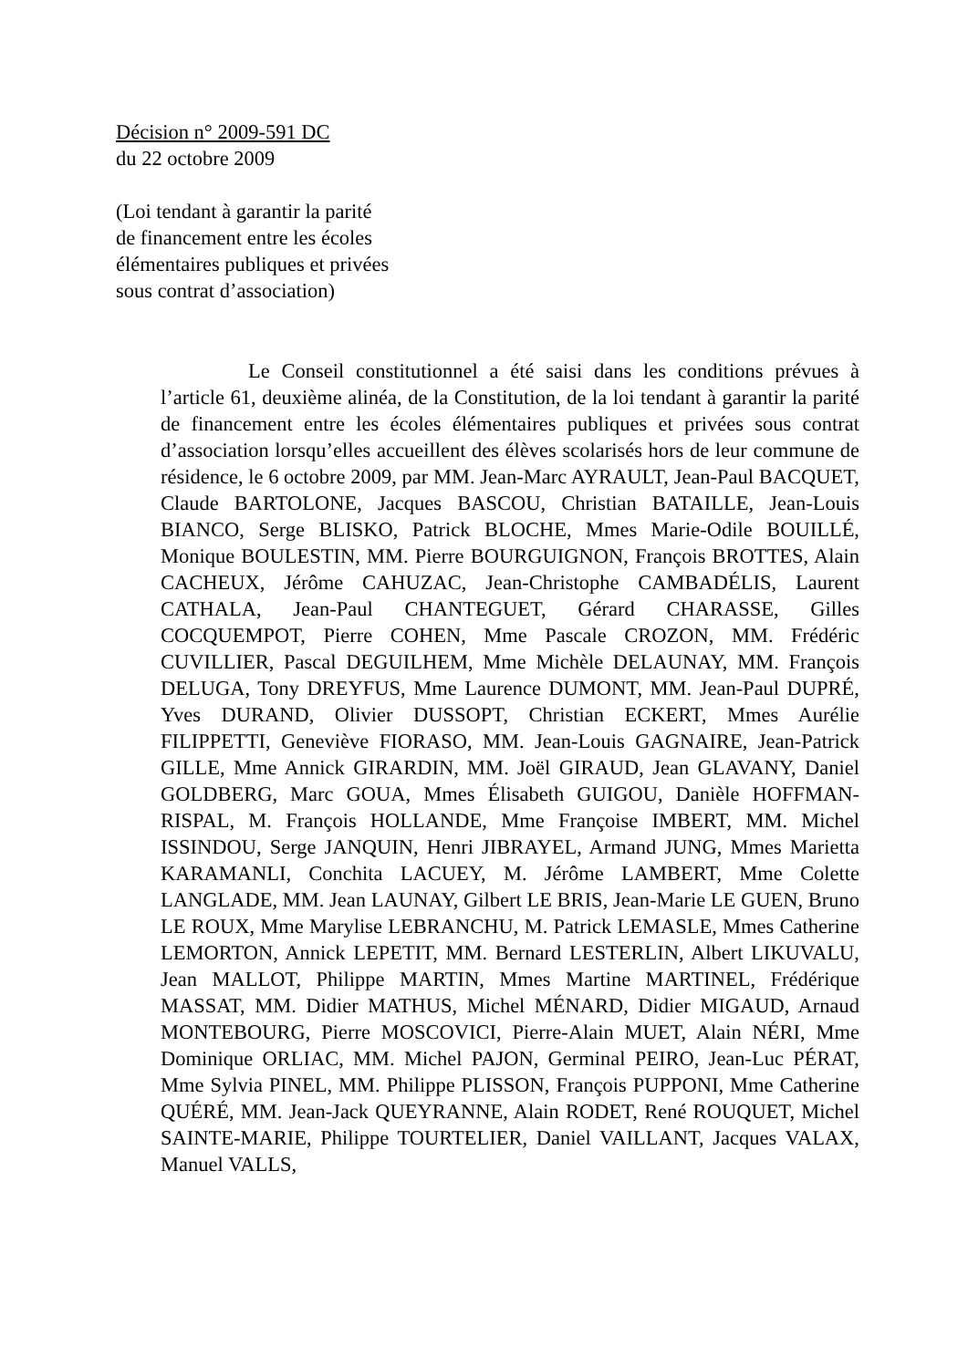Décision n° 2009-591 DC
du 22 octobre 2009
(Loi tendant à garantir la parité
de financement entre les écoles
élémentaires publiques et privées
sous contrat d’association)
Le Conseil constitutionnel a été saisi dans les conditions prévues à l’article 61, deuxième alinéa, de la Constitution, de la loi tendant à garantir la parité de financement entre les écoles élémentaires publiques et privées sous contrat d’association lorsqu’elles accueillent des élèves scolarisés hors de leur commune de résidence, le 6 octobre 2009, par MM. Jean-Marc AYRAULT, Jean-Paul BACQUET, Claude BARTOLONE, Jacques BASCOU, Christian BATAILLE, Jean-Louis BIANCO, Serge BLISKO, Patrick BLOCHE, Mmes Marie-Odile BOUILLÉ, Monique BOULESTIN, MM. Pierre BOURGUIGNON, François BROTTES, Alain CACHEUX, Jérôme CAHUZAC, Jean-Christophe CAMBADÉLIS, Laurent CATHALA, Jean-Paul CHANTEGUET, Gérard CHARASSE, Gilles COCQUEMPOT, Pierre COHEN, Mme Pascale CROZON, MM. Frédéric CUVILLIER, Pascal DEGUILHEM, Mme Michèle DELAUNAY, MM. François DELUGA, Tony DREYFUS, Mme Laurence DUMONT, MM. Jean-Paul DUPRÉ, Yves DURAND, Olivier DUSSOPT, Christian ECKERT, Mmes Aurélie FILIPPETTI, Geneviève FIORASO, MM. Jean-Louis GAGNAIRE, Jean-Patrick GILLE, Mme Annick GIRARDIN, MM. Joël GIRAUD, Jean GLAVANY, Daniel GOLDBERG, Marc GOUA, Mmes Élisabeth GUIGOU, Danièle HOFFMAN-RISPAL, M. François HOLLANDE, Mme Françoise IMBERT, MM. Michel ISSINDOU, Serge JANQUIN, Henri JIBRAYEL, Armand JUNG, Mmes Marietta KARAMANLI, Conchita LACUEY, M. Jérôme LAMBERT, Mme Colette LANGLADE, MM. Jean LAUNAY, Gilbert LE BRIS, Jean-Marie LE GUEN, Bruno LE ROUX, Mme Marylise LEBRANCHU, M. Patrick LEMASLE, Mmes Catherine LEMORTON, Annick LEPETIT, MM. Bernard LESTERLIN, Albert LIKUVALU, Jean MALLOT, Philippe MARTIN, Mmes Martine MARTINEL, Frédérique MASSAT, MM. Didier MATHUS, Michel MÉNARD, Didier MIGAUD, Arnaud MONTEBOURG, Pierre MOSCOVICI, Pierre-Alain MUET, Alain NÉRI, Mme Dominique ORLIAC, MM. Michel PAJON, Germinal PEIRO, Jean-Luc PÉRAT, Mme Sylvia PINEL, MM. Philippe PLISSON, François PUPPONI, Mme Catherine QUÉRÉ, MM. Jean-Jack QUEYRANNE, Alain RODET, René ROUQUET, Michel SAINTE-MARIE, Philippe TOURTELIER, Daniel VAILLANT, Jacques VALAX, Manuel VALLS,